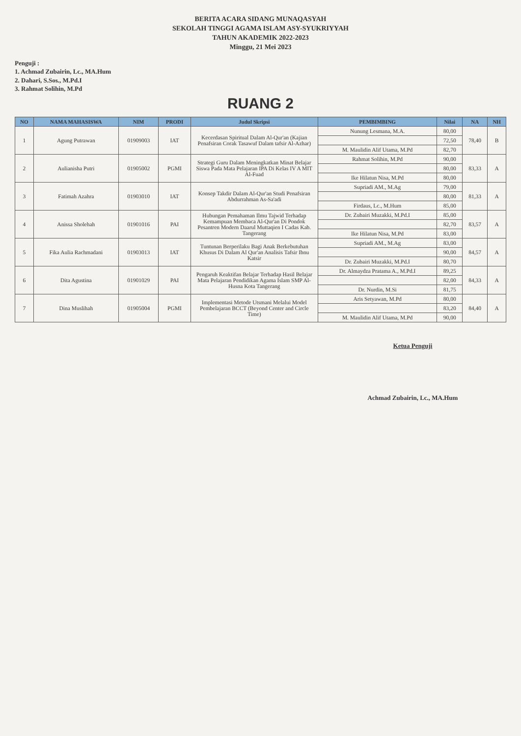BERITA ACARA SIDANG MUNAQASYAH
SEKOLAH TINGGI AGAMA ISLAM ASY-SYUKRIYYAH
TAHUN AKADEMIK 2022-2023
Minggu, 21 Mei 2023
Penguji :
1. Achmad Zubairin, Lc., MA.Hum
2. Dahari, S.Sos., M.Pd.I
3. Rahmat Solihin, M.Pd
RUANG 2
| NO | NAMA MAHASISWA | NIM | PRODI | Judul Skripsi | PEMBIMBING | Nilai | NA | NH |
| --- | --- | --- | --- | --- | --- | --- | --- | --- |
| 1 | Agung Putrawan | 01909003 | IAT | Kecerdasan Spiritual Dalam Al-Qur'an (Kajian Penafsiran Corak Tasawuf Dalam tafsir Al-Azhar) | Nunung Lesmana, M.A. | 80,00 | 78,40 | B |
| | | | | | | 72,50 | | |
| | | | | | M. Maulidin Alif Utama, M.Pd | 82,70 | | |
| 2 | Aulianisha Putri | 01905002 | PGMI | Strategi Guru Dalam Meningkatkan Minat Belajar Siswa Pada Mata Pelajaran IPA Di Kelas IV A MIT Al-Fuad | Rahmat Solihin, M.Pd | 90,00 | 83,33 | A |
| | | | | | | 80,00 | | |
| | | | | | Ike Hilatun Nisa, M.Pd | 80,00 | | |
| 3 | Fatimah Azahra | 01903010 | IAT | Konsep Takdir Dalam Al-Qur'an Studi Penafsiran Abdurrahman As-Sa'adi | Supriadi AM., M.Ag | 79,00 | 81,33 | A |
| | | | | | | 80,00 | | |
| | | | | | Firdaus, Lc., M.Hum | 85,00 | | |
| 4 | Anissa Sholehah | 01901016 | PAI | Hubungan Pemahaman Ilmu Tajwid Terhadap Kemampuan Membaca Al-Qur'an Di Pondok Pesantren Modern Daarul Muttaqien I Cadas Kab. Tangerang | Dr. Zubairi Muzakki, M.Pd.I | 85,00 | 83,57 | A |
| | | | | | | 82,70 | | |
| | | | | | Ike Hilatun Nisa, M.Pd | 83,00 | | |
| 5 | Fika Aulia Rachmadani | 01903013 | IAT | Tuntunan Berperilaku Bagi Anak Berkebutuhan Khusus Di Dalam Al Qur'an Analisis Tafsir Ibnu Katsir | Supriadi AM., M.Ag | 83,00 | 84,57 | A |
| | | | | | | 90,00 | | |
| | | | | | Dr. Zubairi Muzakki, M.Pd.I | 80,70 | | |
| 6 | Dita Agustina | 01901029 | PAI | Pengaruh Keaktifan Belajar Terhadap Hasil Belajar Mata Pelajaran Pendidikan Agama Islam SMP Al-Husna Kota Tangerang | Dr. Almaydza Pratama A., M.Pd.I | 89,25 | 84,33 | A |
| | | | | | | 82,00 | | |
| | | | | | Dr. Nurdin, M.Si | 81,75 | | |
| 7 | Dina Muslihah | 01905004 | PGMI | Implementasi Metode Utsmani Melalui Model Pembelajaran BCCT (Beyond Center and Circle Time) | Aris Setyawan, M.Pd | 80,00 | 84,40 | A |
| | | | | | | 83,20 | | |
| | | | | | M. Maulidin Alif Utama, M.Pd | 90,00 | | |
Ketua Penguji
Achmad Zubairin, Lc., MA.Hum